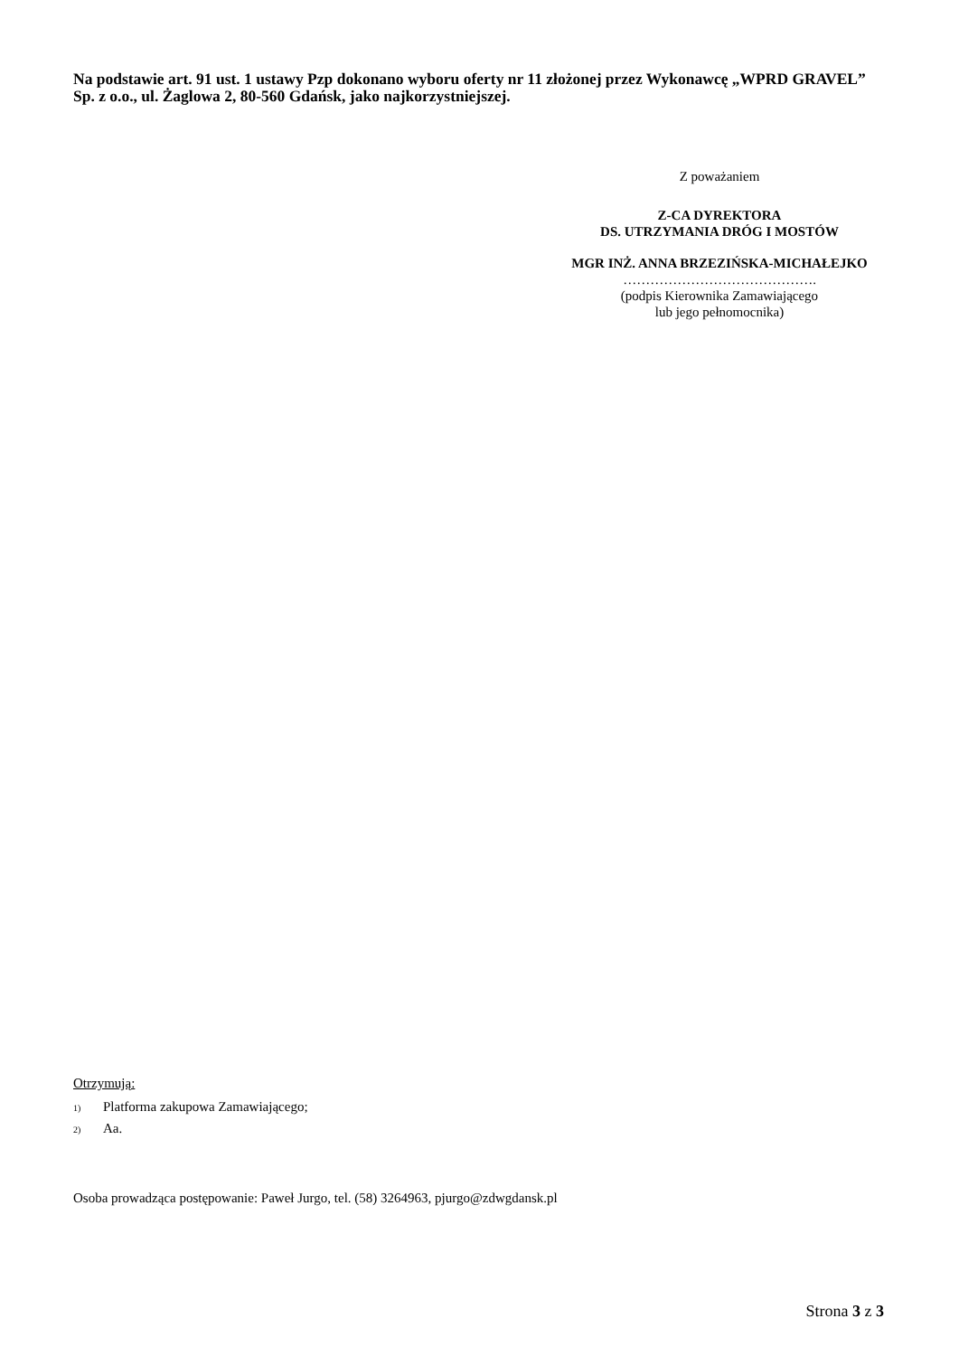Na podstawie art. 91 ust. 1 ustawy Pzp dokonano wyboru oferty nr 11 złożonej przez Wykonawcę „WPRD GRAVEL” Sp. z o.o., ul. Żaglowa 2, 80-560 Gdańsk, jako najkorzystniejszej.
Z poważaniem
Z-CA DYREKTORA
DS. UTRZYMANIA DRÓG I MOSTÓW
MGR INŻ. ANNA BRZEZIŃSKA-MICHAŁEJKO
…………………………………….
(podpis Kierownika Zamawiającego
lub jego pełnomocnika)
Otrzymują:
1) Platforma zakupowa Zamawiającego;
2) Aa.
Osoba prowadząca postępowanie: Paweł Jurgo, tel. (58) 3264963, pjurgo@zdwgdansk.pl
Strona 3 z 3